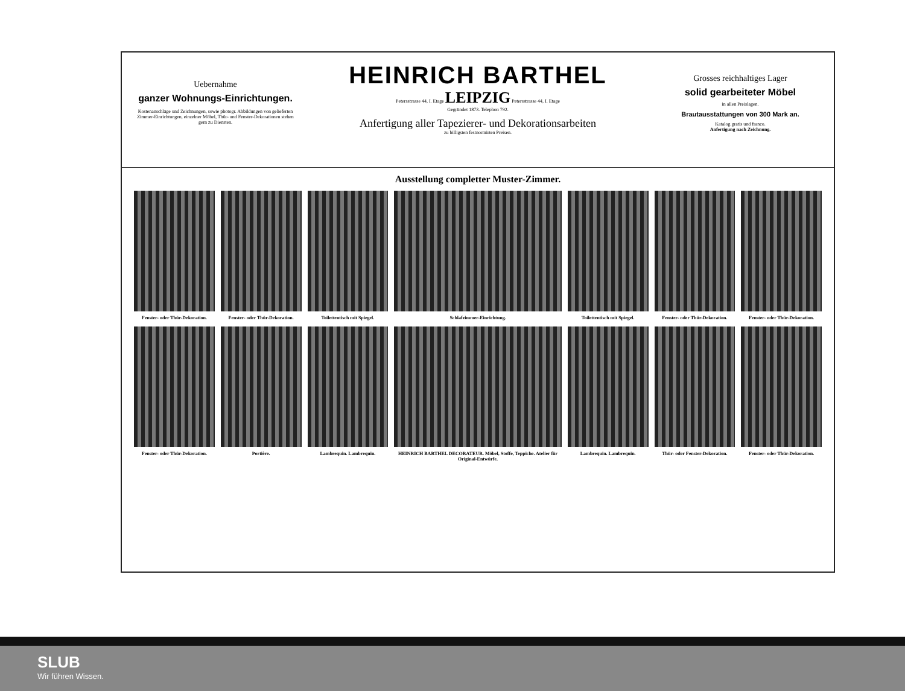Uebernahme
ganzer Wohnungs-Einrichtungen.
Kostenanschläge und Zeichnungen, sowie photogr. Abbildungen von gelieferten Zimmer-Einrichtungen, einzelner Möbel, Thür- und Fenster-Dekorationen stehen gern zu Diensten.
HEINRICH BARTHEL
Petersstrasse 44, I. Etage LEIPZIG Petersstrasse 44, I. Etage
Gegründet 1873. Telephon 792.
Anfertigung aller Tapezierer- und Dekorationsarbeiten
zu billigsten festnormirten Preisen.
Grosses reichhaltiges Lager
solid gearbeiteter Möbel
in allen Preislagen.
Brautausstattungen von 300 Mark an.
Katalog gratis und franco.
Anfertigung nach Zeichnung.
Ausstellung completter Muster-Zimmer.
Fenster- oder Thür-Dekoration.
Fenster- oder Thür-Dekoration.
Toilettentisch mit Spiegel.
Schlafzimmer-Einrichtung.
Toilettentisch mit Spiegel.
Fenster- oder Thür-Dekoration.
Fenster- oder Thür-Dekoration.
Fenster- oder Thür-Dekoration.
Portière.
Lambrequin. Lambrequin.
HEINRICH BARTHEL DECORATEUR. Möbel, Stoffe, Teppiche. Atelier für Original-Entwürfe.
Lambrequin. Lambrequin.
Thür- oder Fenster-Dekoration.
Fenster- oder Thür-Dekoration.
SLUB
Wir führen Wissen.